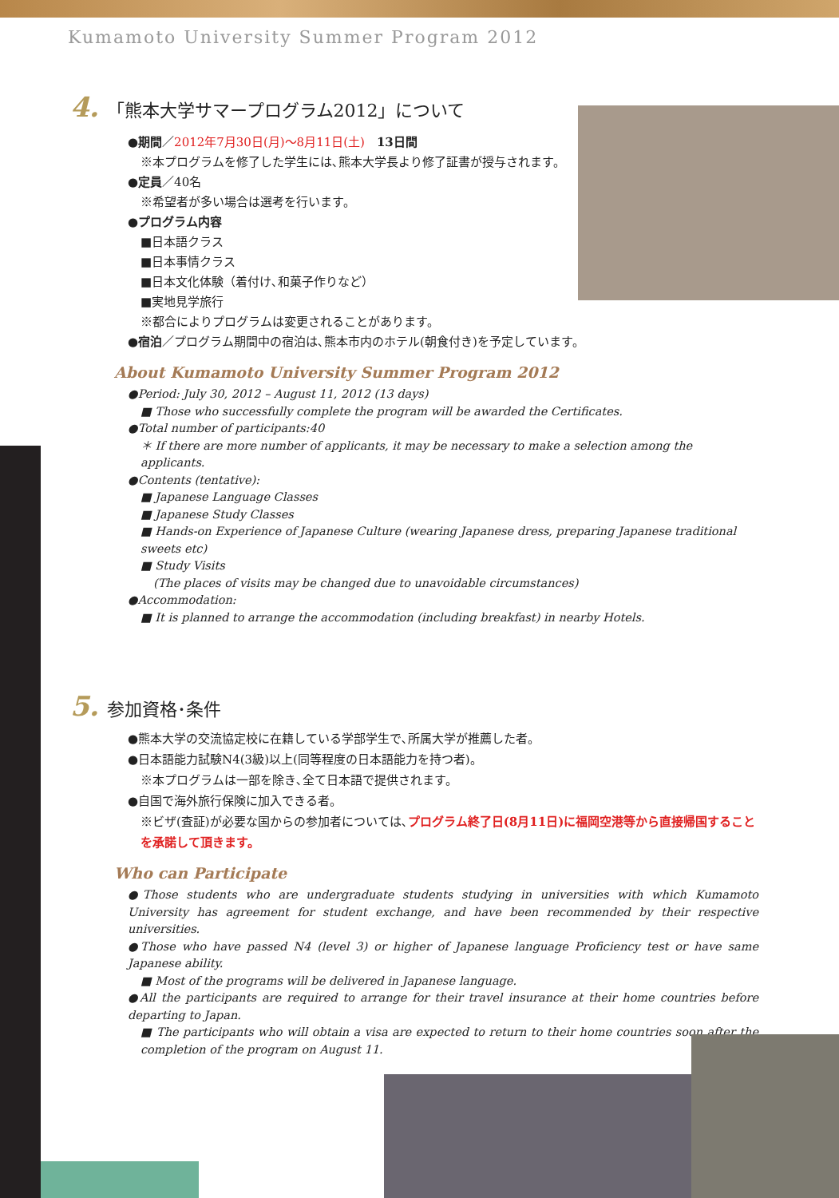Kumamoto University Summer Program 2012
4. 「熊本大学サマープログラム2012」について
●期間／2012年7月30日(月)～8月11日(土)　13日間
※本プログラムを修了した学生には､熊本大学長より修了証書が授与されます。
●定員／40名
※希望者が多い場合は選考を行います。
●プログラム内容
■日本語クラス
■日本事情クラス
■日本文化体験（着付け､和菓子作りなど）
■実地見学旅行
※都合によりプログラムは変更されることがあります。
●宿泊／プログラム期間中の宿泊は､熊本市内のホテル(朝食付き)を予定しています。
About Kumamoto University Summer Program 2012
●Period: July 30, 2012 – August 11, 2012 (13 days)
■ Those who successfully complete the program will be awarded the Certificates.
●Total number of participants:40
＊ If there are more number of applicants, it may be necessary to make a selection among the applicants.
●Contents (tentative):
■ Japanese Language Classes
■ Japanese Study Classes
■ Hands-on Experience of Japanese Culture (wearing Japanese dress, preparing Japanese traditional sweets etc)
■ Study Visits
(The places of visits may be changed due to unavoidable circumstances)
●Accommodation:
■ It is planned to arrange the accommodation (including breakfast) in nearby Hotels.
5. 参加資格･条件
●熊本大学の交流協定校に在籍している学部学生で､所属大学が推薦した者。
●日本語能力試験N4(3級)以上(同等程度の日本語能力を持つ者)。
※本プログラムは一部を除き､全て日本語で提供されます。
●自国で海外旅行保険に加入できる者。
※ビザ(査証)が必要な国からの参加者については､プログラム終了日(8月11日)に福岡空港等から直接帰国することを承諾して頂きます。
Who can Participate
●Those students who are undergraduate students studying in universities with which Kumamoto University has agreement for student exchange, and have been recommended by their respective universities.
●Those who have passed N4 (level 3) or higher of Japanese language Proficiency test or have same Japanese ability.
■ Most of the programs will be delivered in Japanese language.
●All the participants are required to arrange for their travel insurance at their home countries before departing to Japan.
■ The participants who will obtain a visa are expected to return to their home countries soon after the completion of the program on August 11.